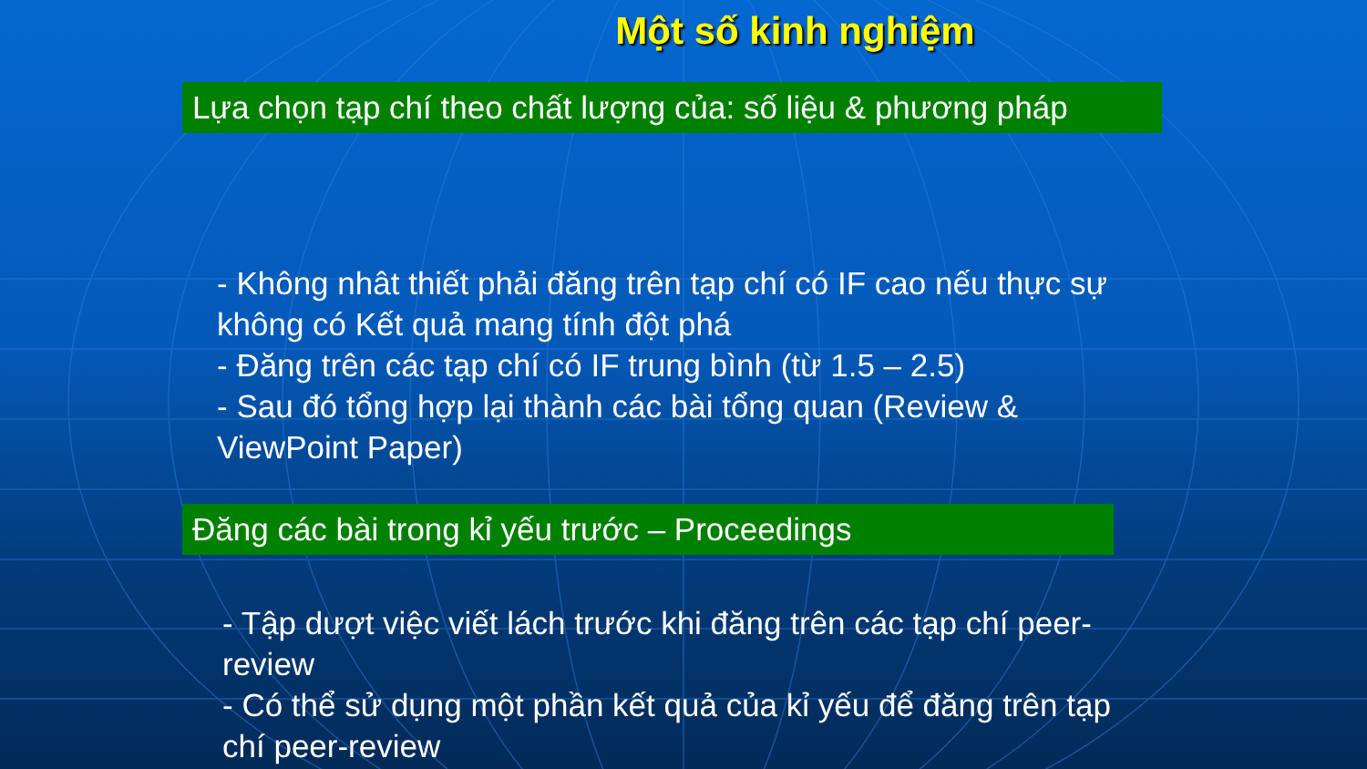Một số kinh nghiệm
Lựa chọn tạp chí theo chất lượng của: số liệu & phương pháp
- Không nhât thiết phải đăng trên tạp chí có IF cao nếu thực sự không có Kết quả mang tính đột phá
- Đăng trên các tạp chí có IF trung bình (từ 1.5 – 2.5)
- Sau đó tổng hợp lại thành các bài tổng quan (Review & ViewPoint Paper)
Đăng các bài trong kỉ yếu trước – Proceedings
- Tập dượt việc viết lách trước khi đăng trên các tạp chí peer-review
- Có thể sử dụng một phần kết quả của kỉ yếu để đăng trên tạp chí peer-review